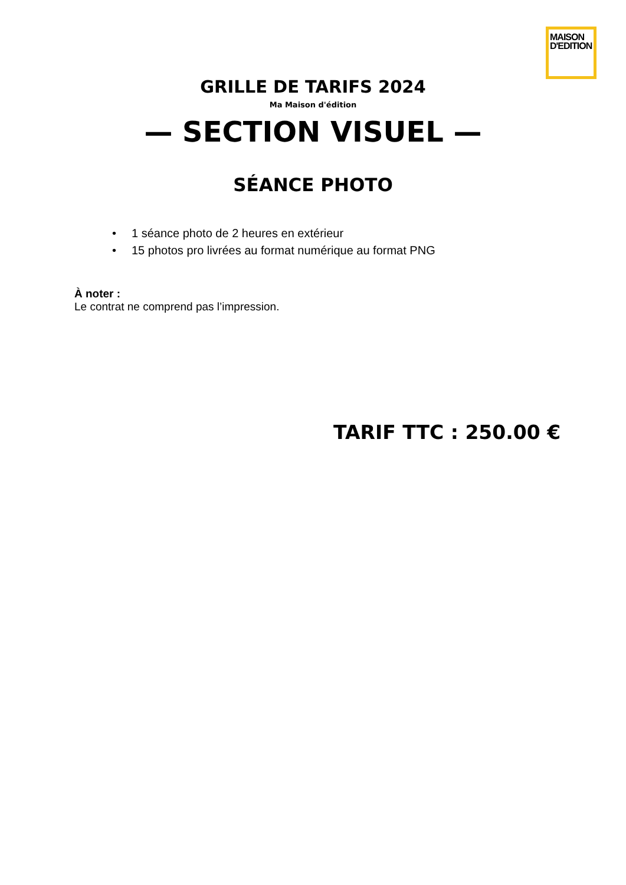MAISON
D'EDITION
GRILLE DE TARIFS 2024
Ma Maison d'édition
— SECTION VISUEL —
SÉANCE PHOTO
• 1 séance photo de 2 heures en extérieur
• 15 photos pro livrées au format numérique au format PNG
À noter :
Le contrat ne comprend pas l’impression.
TARIF TTC : 250.00 €